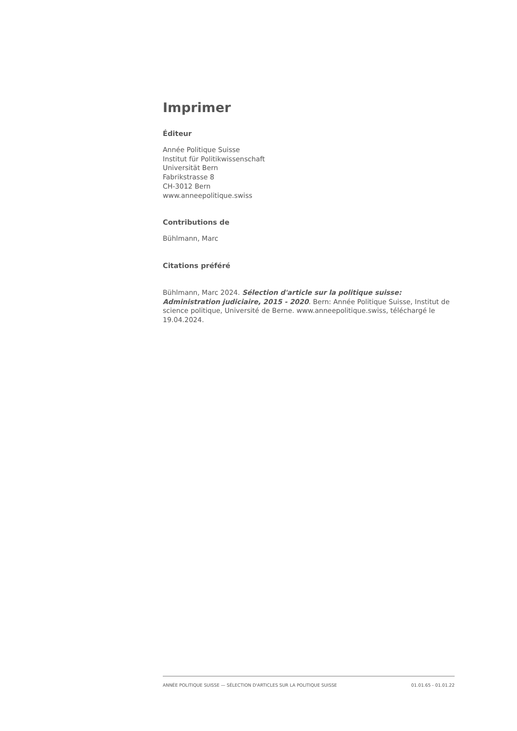Imprimer
Éditeur
Année Politique Suisse
Institut für Politikwissenschaft
Universität Bern
Fabrikstrasse 8
CH-3012 Bern
www.anneepolitique.swiss
Contributions de
Bühlmann, Marc
Citations préféré
Bühlmann, Marc 2024. Sélection d'article sur la politique suisse: Administration judiciaire, 2015 - 2020. Bern: Année Politique Suisse, Institut de science politique, Université de Berne. www.anneepolitique.swiss, téléchargé le 19.04.2024.
ANNÉE POLITIQUE SUISSE — SÉLECTION D'ARTICLES SUR LA POLITIQUE SUISSE 01.01.65 - 01.01.22